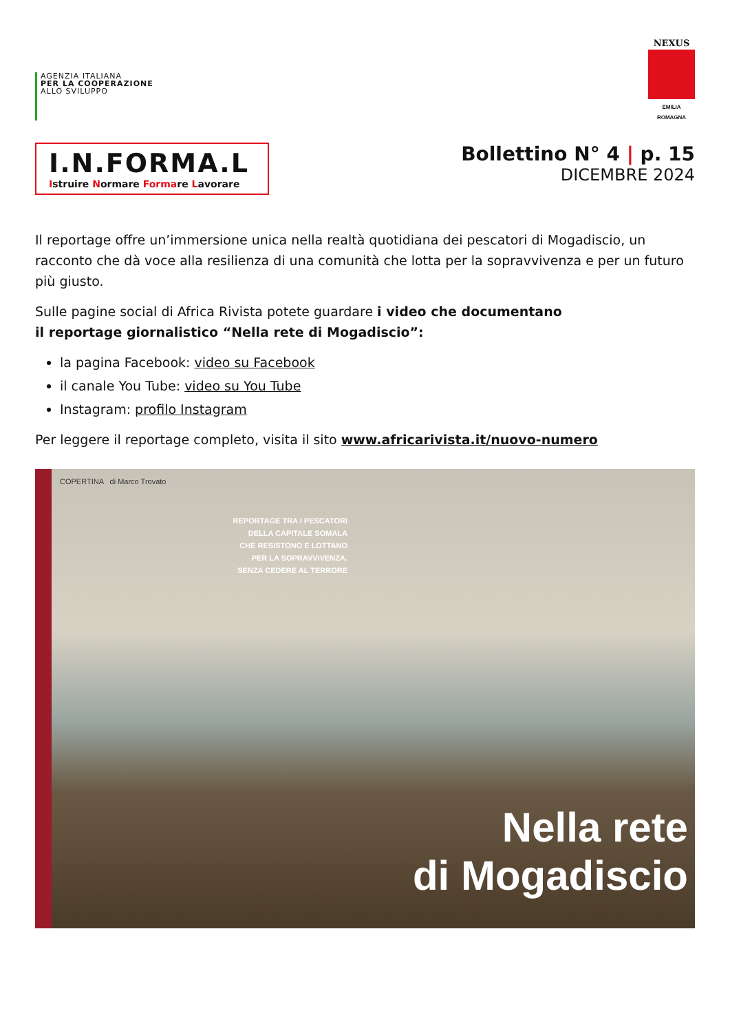AGENZIA ITALIANA
PER LA COOPERAZIONE
ALLO SVILUPPO
NEXUS
EMILIA ROMAGNA
I.N.FORMA.L
Istruire Normare Formare Lavorare
Bollettino N° 4 | p. 15
DICEMBRE 2024
Il reportage offre un’immersione unica nella realtà quotidiana dei pescatori di Mogadiscio, un racconto che dà voce alla resilienza di una comunità che lotta per la sopravvivenza e per un futuro più giusto.
Sulle pagine social di Africa Rivista potete guardare i video che documentano
il reportage giornalistico “Nella rete di Mogadiscio”:
la pagina Facebook: video su Facebook
il canale You Tube: video su You Tube
Instagram: profilo Instagram
Per leggere il reportage completo, visita il sito www.africarivista.it/nuovo-numero
COPERTINA di Marco Trovato
REPORTAGE TRA I PESCATORI
DELLA CAPITALE SOMALA
CHE RESISTONO E LOTTANO
PER LA SOPRAVVIVENZA.
SENZA CEDERE AL TERRORE
Nella rete
di Mogadiscio